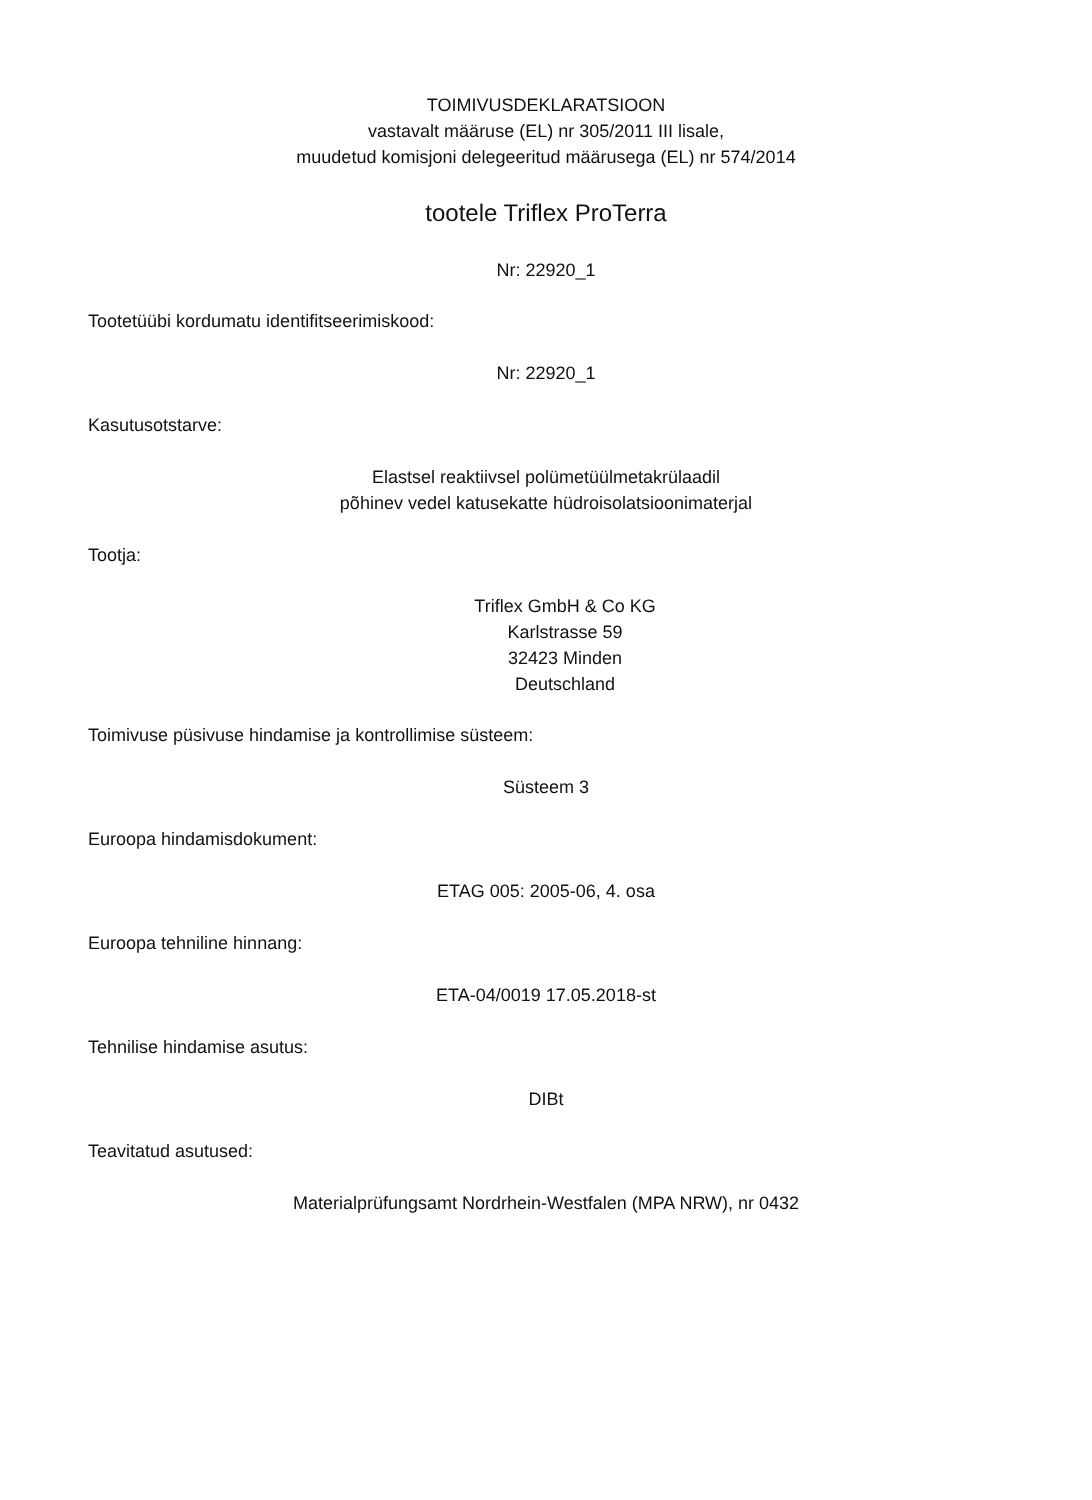TOIMIVUSDEKLARATSIOON
vastavalt määruse (EL) nr 305/2011 III lisale,
muudetud komisjoni delegeeritud määrusega (EL) nr 574/2014
tootele Triflex ProTerra
Nr: 22920_1
Tootetüübi kordumatu identifitseerimiskood:
Nr: 22920_1
Kasutusotstarve:
Elastsel reaktiivsel polümetüülmetakrülaadil
põhinev vedel katusekatte hüdroisolatsioonimaterjal
Tootja:
Triflex GmbH & Co KG
Karlstrasse 59
32423 Minden
Deutschland
Toimivuse püsivuse hindamise ja kontrollimise süsteem:
Süsteem 3
Euroopa hindamisdokument:
ETAG 005: 2005-06, 4. osa
Euroopa tehniline hinnang:
ETA-04/0019 17.05.2018-st
Tehnilise hindamise asutus:
DIBt
Teavitatud asutused:
Materialprüfungsamt Nordrhein-Westfalen (MPA NRW), nr 0432